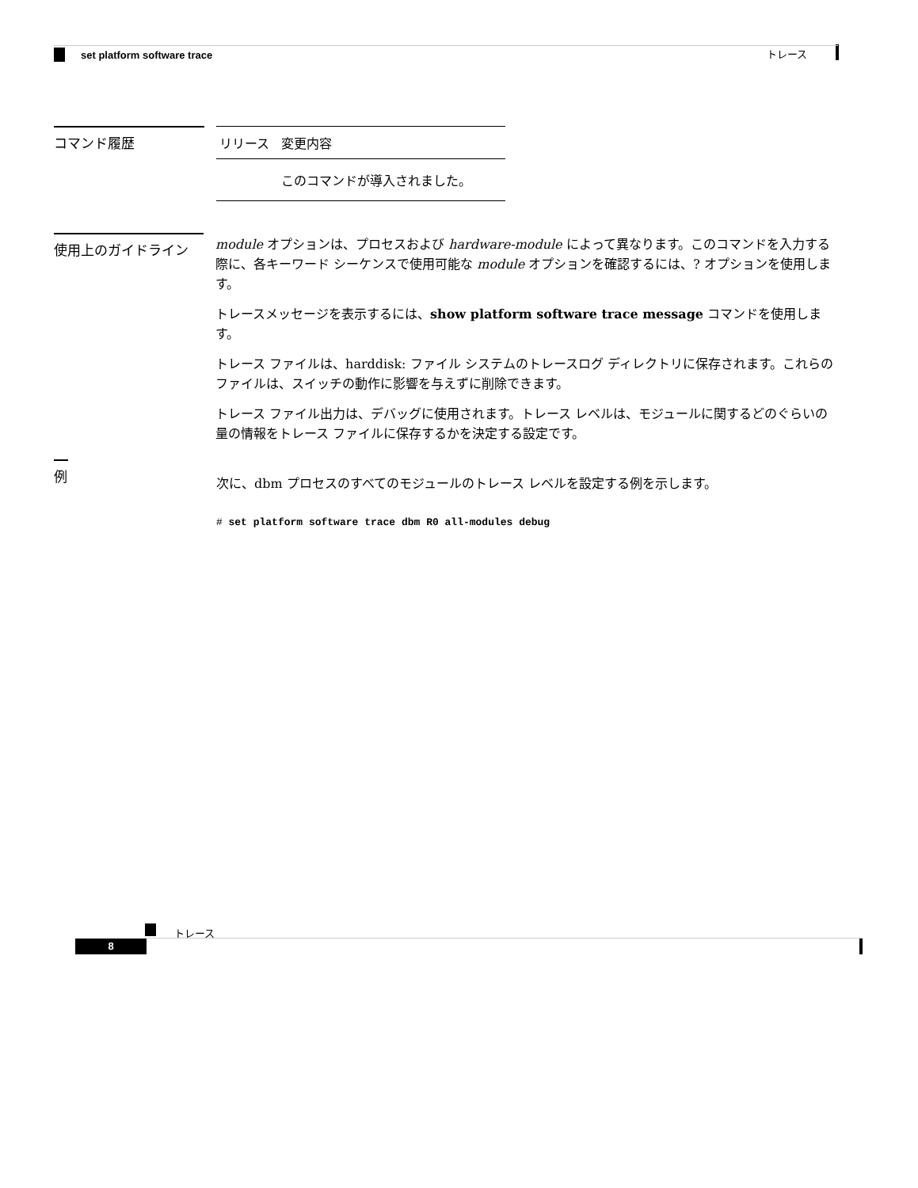トレース
set platform software trace
コマンド履歴
| リリース | 変更内容 |
| --- | --- |
| | このコマンドが導入されました。 |
使用上のガイドライン
module オプションは、プロセスおよび hardware-module によって異なります。このコマンドを入力する際に、各キーワード シーケンスで使用可能な module オプションを確認するには、? オプションを使用します。
トレースメッセージを表示するには、show platform software trace message コマンドを使用します。
トレース ファイルは、harddisk: ファイル システムのトレースログ ディレクトリに保存されます。これらのファイルは、スイッチの動作に影響を与えずに削除できます。
トレース ファイル出力は、デバッグに使用されます。トレース レベルは、モジュールに関するどのぐらいの量の情報をトレース ファイルに保存するかを決定する設定です。
例
次に、dbm プロセスのすべてのモジュールのトレース レベルを設定する例を示します。
# set platform software trace dbm R0 all-modules debug
トレース
8